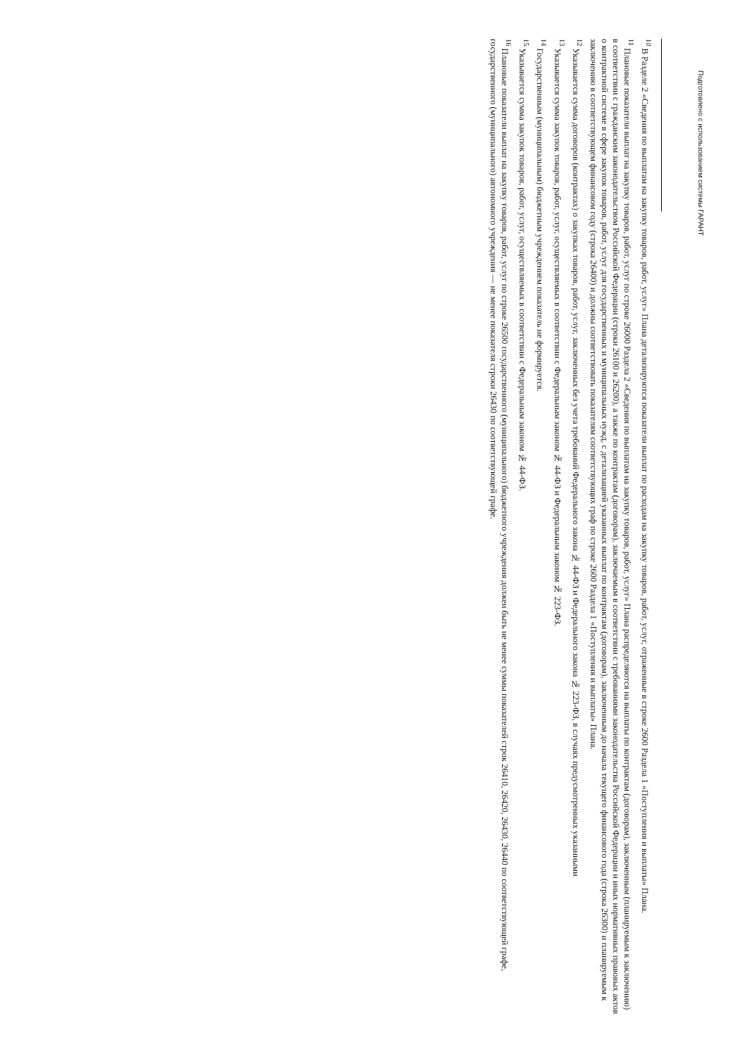Подготовлено с использованием системы ГАРАНТ
<sup>10</sup> В Разделе 2 «Сведения по выплатам на закупку товаров, работ, услуг» Плана детализируются показатели выплат по расходам на закупку товаров, работ, услуг, отраженные в строке 2600 Раздела 1 «Поступления и выплаты» Плана.
<sup>11</sup> Плановые показатели выплат на закупку товаров, работ, услуг по строке 26000 Раздела 2 «Сведения по выплатам на закупку товаров, работ, услуг» Плана распределяются на выплаты по контрактам (договорам), заключенным (планируемым к заключению) в соответствии с гражданским законодательством Российской Федерации (строки 26100 и 26200), а также по контрактам (договорам), заключаемым в соответствии с требованиями законодательства Российской Федерации и иных нормативных правовых актов о контрактной системе в сфере закупок товаров, работ, услуг для государственных и муниципальных нужд, с детализацией указанных выплат по контрактам (договорам), заключенным до начала текущего финансового года (строка 26300) и планируемым к заключению в соответствующем финансовом году (строка 26400) и должны соответствовать показателям соответствующих граф по строке 2600 Раздела 1 «Поступления и выплаты» Плана.
<sup>12</sup> Указывается сумма договоров (контрактах) о закупках товаров, работ, услуг, заключенных без учета требований Федерального закона № 44-ФЗ и Федерального закона № 223-ФЗ, в случаях предусмотренных указанными
<sup>13</sup> Указывается сумма закупок товаров, работ, услуг, осуществляемых в соответствии с Федеральным законом № 44-ФЗ и Федеральным законом № 223-ФЗ.
<sup>14</sup> Государственным (муниципальным) бюджетным учреждением показатель не формируется.
<sup>15</sup> Указывается сумма закупок товаров, работ, услуг, осуществляемых в соответствии с Федеральным законом № 44-ФЗ.
<sup>16</sup> Плановые показатели выплат на закупку товаров, работ, услуг по строке 26500 государственного (муниципального) бюджетного учреждения должен быть не менее суммы показателей строк 26410, 26420, 26430, 26440 по соответствующей графе, государственного (муниципального) автономного учреждения — не менее показателя строки 26430 по соответствующей графе.